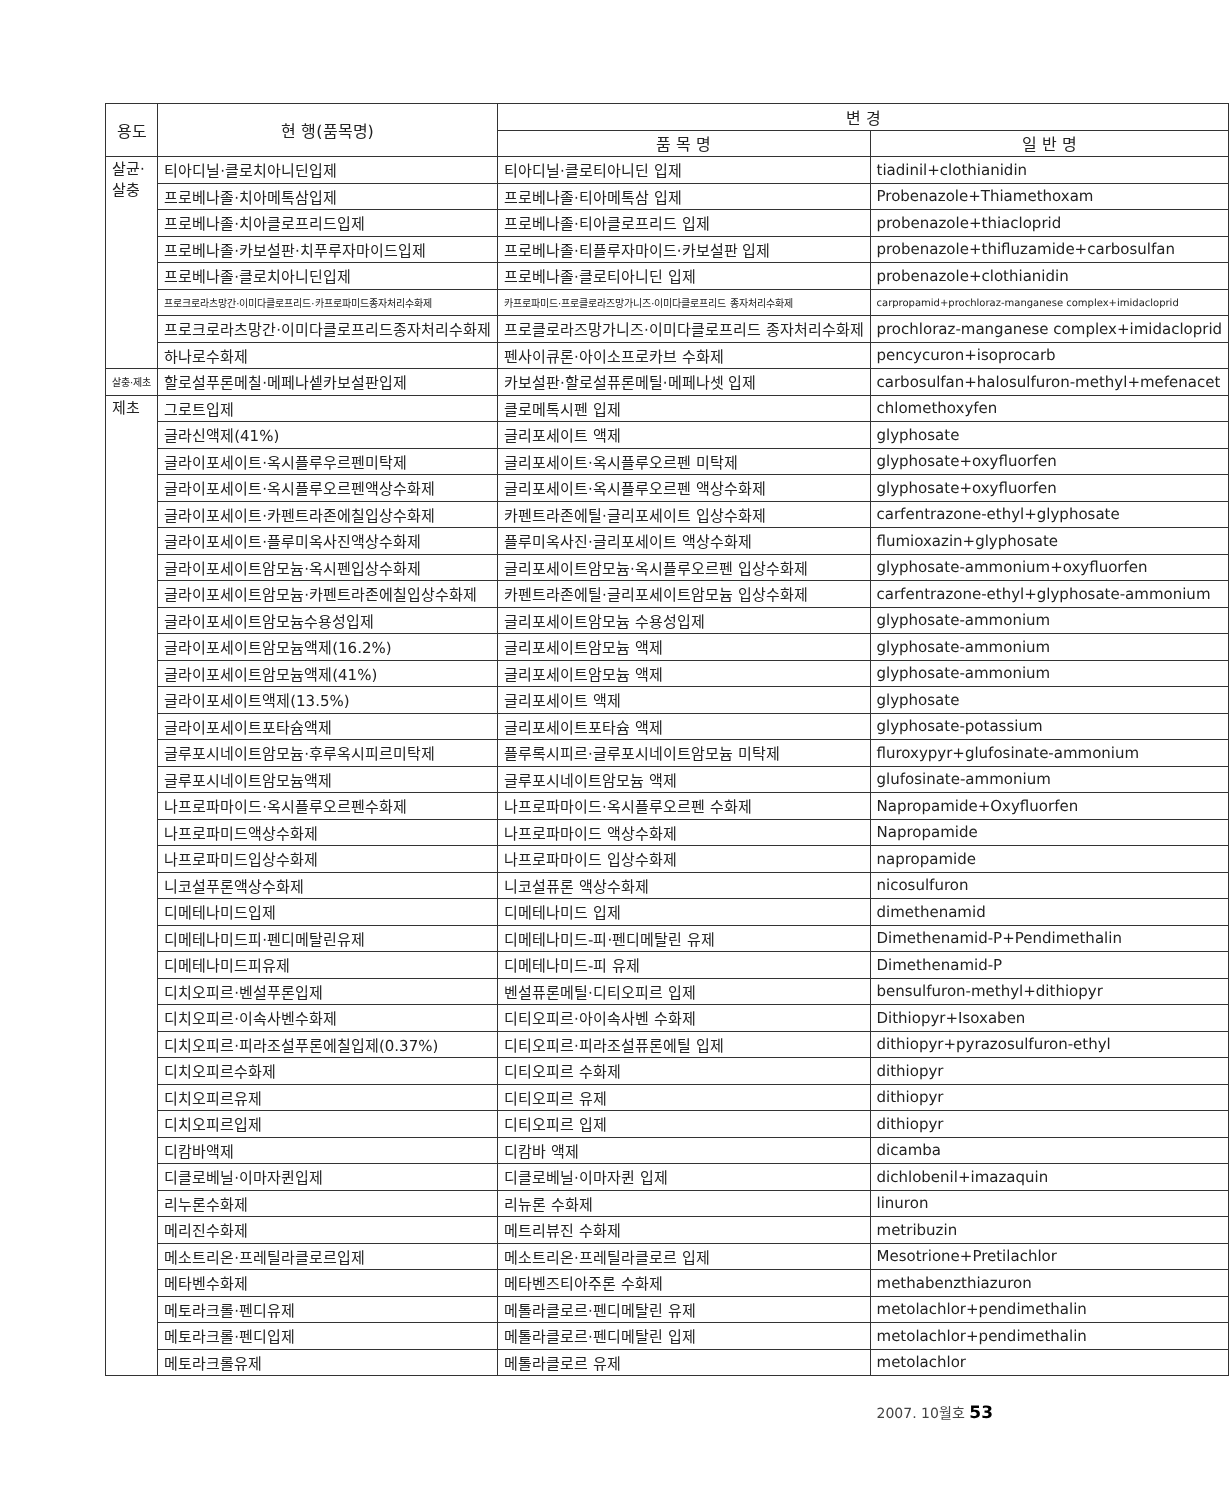| 용도 | 현 행(품목명) | 변 경 | |
| --- | --- | --- | --- |
| | | 품 목 명 | 일 반 명 |
| 살균· 살충 | 티아디닐·클로치아니딘입제 | 티아디닐·클로티아니딘 입제 | tiadinil+clothianidin |
| | 프로베나졸·치아메톡삼입제 | 프로베나졸·티아메톡삼 입제 | Probenazole+Thiamethoxam |
| | 프로베나졸·치아클로프리드입제 | 프로베나졸·티아클로프리드 입제 | probenazole+thiacloprid |
| | 프로베나졸·카보설판·치푸루자마이드입제 | 프로베나졸·티플루자마이드·카보설판 입제 | probenazole+thifluzamide+carbosulfan |
| | 프로베나졸·클로치아니딘입제 | 프로베나졸·클로티아니딘 입제 | probenazole+clothianidin |
| | 프로크로라츠망간·이미다클로프리드·카프로파미드종자처리수화제 | 카프로파미드·프로클로라즈망가니즈·이미다클로프리드 종자처리수화제 | carpropamid+prochloraz-manganese complex+imidacloprid |
| | 프로크로라츠망간·이미다클로프리드종자처리수화제 | 프로클로라즈망가니즈·이미다클로프리드 종자처리수화제 | prochloraz-manganese complex+imidacloprid |
| | 하나로수화제 | 펜사이큐론·아이소프로카브 수화제 | pencycuron+isoprocarb |
| 살충·제초 | 할로설푸론메칠·메페나셑카보설판입제 | 카보설판·할로설퓨론메틸·메페나셋 입제 | carbosulfan+halosulfuron-methyl+mefenacet |
| 제초 | 그로트입제 | 클로메톡시펜 입제 | chlomethoxyfen |
| | 글라신액제(41%) | 글리포세이트 액제 | glyphosate |
| | 글라이포세이트·옥시플루우르펜미탁제 | 글리포세이트·옥시플루오르펜 미탁제 | glyphosate+oxyfluorfen |
| | 글라이포세이트·옥시플루오르펜액상수화제 | 글리포세이트·옥시플루오르펜 액상수화제 | glyphosate+oxyfluorfen |
| | 글라이포세이트·카펜트라존에칠입상수화제 | 카펜트라존에틸·글리포세이트 입상수화제 | carfentrazone-ethyl+glyphosate |
| | 글라이포세이트·플루미옥사진액상수화제 | 플루미옥사진·글리포세이트 액상수화제 | flumioxazin+glyphosate |
| | 글라이포세이트암모늄·옥시펜입상수화제 | 글리포세이트암모늄·옥시플루오르펜 입상수화제 | glyphosate-ammonium+oxyfluorfen |
| | 글라이포세이트암모늄·카펜트라존에칠입상수화제 | 카펜트라존에틸·글리포세이트암모늄 입상수화제 | carfentrazone-ethyl+glyphosate-ammonium |
| | 글라이포세이트암모늄수용성입제 | 글리포세이트암모늄 수용성입제 | glyphosate-ammonium |
| | 글라이포세이트암모늄액제(16.2%) | 글리포세이트암모늄 액제 | glyphosate-ammonium |
| | 글라이포세이트암모늄액제(41%) | 글리포세이트암모늄 액제 | glyphosate-ammonium |
| | 글라이포세이트액제(13.5%) | 글리포세이트 액제 | glyphosate |
| | 글라이포세이트포타슘액제 | 글리포세이트포타슘 액제 | glyphosate-potassium |
| | 글루포시네이트암모늄·후루옥시피르미탁제 | 플루록시피르·글루포시네이트암모늄 미탁제 | fluroxypyr+glufosinate-ammonium |
| | 글루포시네이트암모늄액제 | 글루포시네이트암모늄 액제 | glufosinate-ammonium |
| | 나프로파마이드·옥시플루오르펜수화제 | 나프로파마이드·옥시플루오르펜 수화제 | Napropamide+Oxyfluorfen |
| | 나프로파미드액상수화제 | 나프로파마이드 액상수화제 | Napropamide |
| | 나프로파미드입상수화제 | 나프로파마이드 입상수화제 | napropamide |
| | 니코설푸론액상수화제 | 니코설퓨론 액상수화제 | nicosulfuron |
| | 디메테나미드입제 | 디메테나미드 입제 | dimethenamid |
| | 디메테나미드피·펜디메탈린유제 | 디메테나미드-피·펜디메탈린 유제 | Dimethenamid-P+Pendimethalin |
| | 디메테나미드피유제 | 디메테나미드-피 유제 | Dimethenamid-P |
| | 디치오피르·벤설푸론입제 | 벤설퓨론메틸·디티오피르 입제 | bensulfuron-methyl+dithiopyr |
| | 디치오피르·이속사벤수화제 | 디티오피르·아이속사벤 수화제 | Dithiopyr+Isoxaben |
| | 디치오피르·피라조설푸론에칠입제(0.37%) | 디티오피르·피라조설퓨론에틸 입제 | dithiopyr+pyrazosulfuron-ethyl |
| | 디치오피르수화제 | 디티오피르 수화제 | dithiopyr |
| | 디치오피르유제 | 디티오피르 유제 | dithiopyr |
| | 디치오피르입제 | 디티오피르 입제 | dithiopyr |
| | 디캄바액제 | 디캄바 액제 | dicamba |
| | 디클로베닐·이마자퀸입제 | 디클로베닐·이마자퀸 입제 | dichlobenil+imazaquin |
| | 리누론수화제 | 리뉴론 수화제 | linuron |
| | 메리진수화제 | 메트리뷰진 수화제 | metribuzin |
| | 메소트리온·프레틸라클로르입제 | 메소트리온·프레틸라클로르 입제 | Mesotrione+Pretilachlor |
| | 메타벤수화제 | 메타벤즈티아주론 수화제 | methabenzthiazuron |
| | 메토라크롤·펜디유제 | 메톨라클로르·펜디메탈린 유제 | metolachlor+pendimethalin |
| | 메토라크롤·펜디입제 | 메톨라클로르·펜디메탈린 입제 | metolachlor+pendimethalin |
| | 메토라크롤유제 | 메톨라클로르 유제 | metolachlor |
2007. 10월호 53